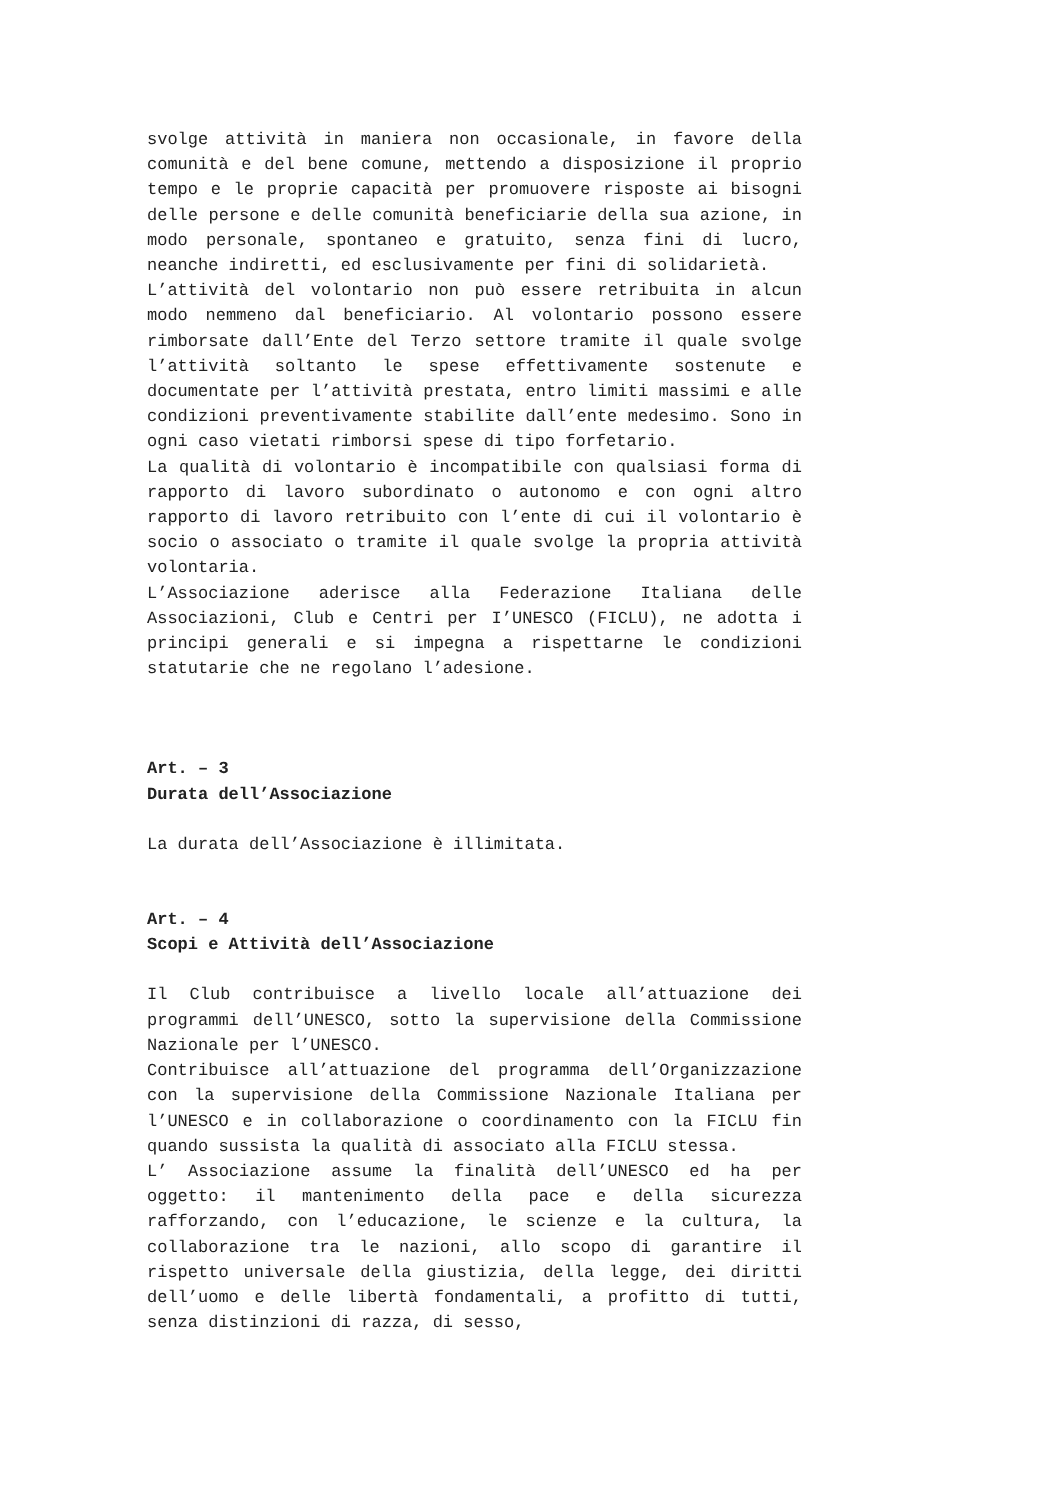svolge attività in maniera non occasionale, in favore della comunità e del bene comune, mettendo a disposizione il proprio tempo e le proprie capacità per promuovere risposte ai bisogni delle persone e delle comunità beneficiarie della sua azione, in modo personale, spontaneo e gratuito, senza fini di lucro, neanche indiretti, ed esclusivamente per fini di solidarietà.
L’attività del volontario non può essere retribuita in alcun modo nemmeno dal beneficiario. Al volontario possono essere rimborsate dall’Ente del Terzo settore tramite il quale svolge l’attività soltanto le spese effettivamente sostenute e documentate per l’attività prestata, entro limiti massimi e alle condizioni preventivamente stabilite dall’ente medesimo. Sono in ogni caso vietati rimborsi spese di tipo forfetario.
La qualità di volontario è incompatibile con qualsiasi forma di rapporto di lavoro subordinato o autonomo e con ogni altro rapporto di lavoro retribuito con l’ente di cui il volontario è socio o associato o tramite il quale svolge la propria attività volontaria.
L’Associazione aderisce alla Federazione Italiana delle Associazioni, Club e Centri per I’UNESCO (FICLU), ne adotta i principi generali e si impegna a rispettarne le condizioni statutarie che ne regolano l’adesione.
Art. – 3
Durata dell’Associazione
La durata dell’Associazione è illimitata.
Art. – 4
Scopi e Attività dell’Associazione
Il Club contribuisce a livello locale all’attuazione dei programmi dell’UNESCO, sotto la supervisione della Commissione Nazionale per l’UNESCO.
Contribuisce all’attuazione del programma dell’Organizzazione con la supervisione della Commissione Nazionale Italiana per l’UNESCO e in collaborazione o coordinamento con la FICLU fin quando sussista la qualità di associato alla FICLU stessa.
L’ Associazione assume la finalità dell’UNESCO ed ha per oggetto: il mantenimento della pace e della sicurezza rafforzando, con l’educazione, le scienze e la cultura, la collaborazione tra le nazioni, allo scopo di garantire il rispetto universale della giustizia, della legge, dei diritti dell’uomo e delle libertà fondamentali, a profitto di tutti, senza distinzioni di razza, di sesso,